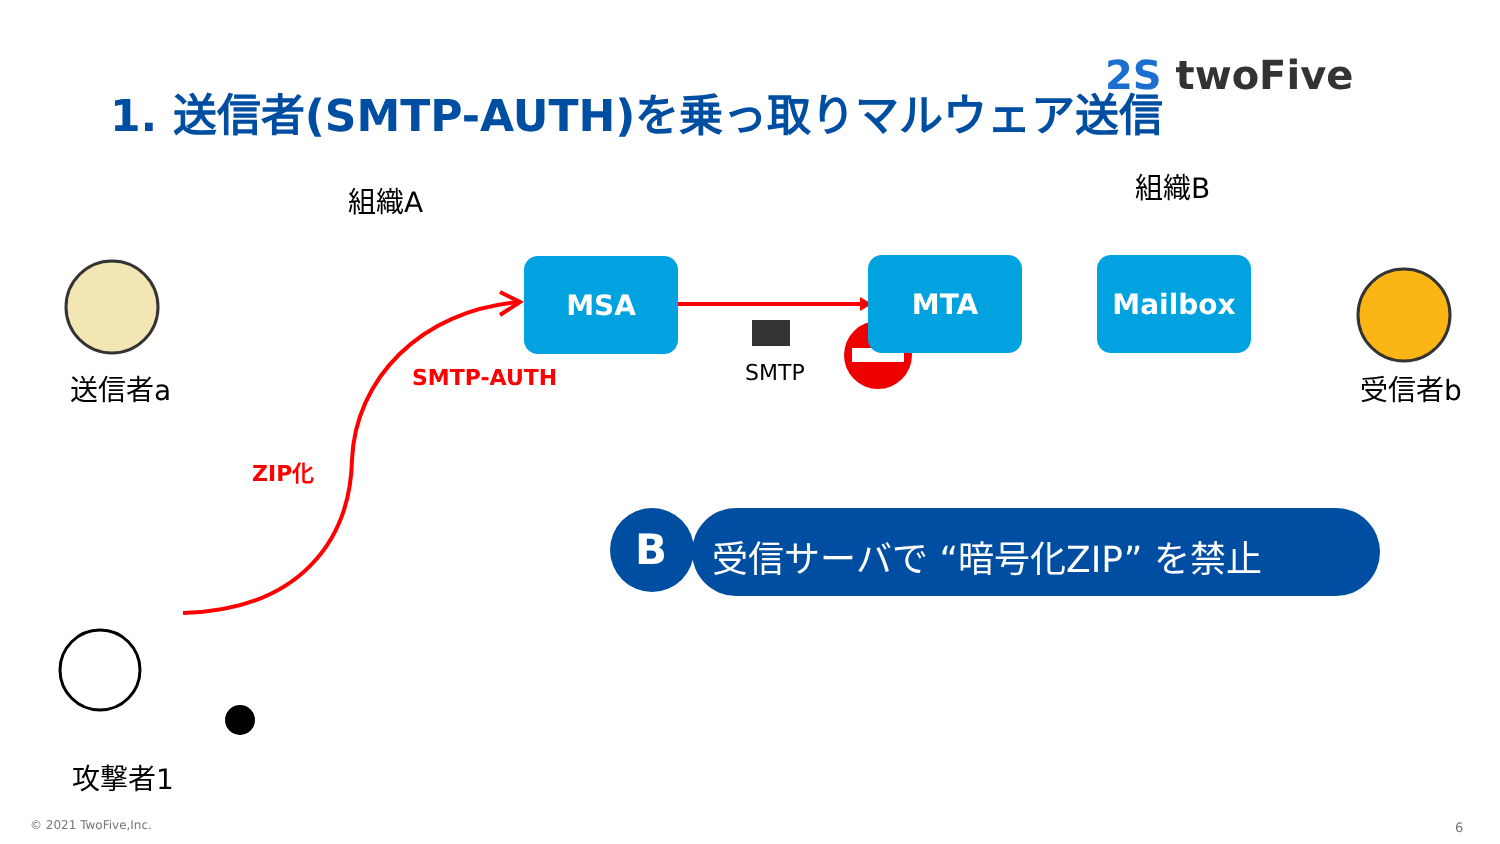1. 送信者(SMTP-AUTH)を乗っ取りマルウェア送信
2S twoFive
組織A 組織B
MSA MTA Mailbox
送信者a 受信者b
SMTP-AUTH SMTP
ZIP化
B 受信サーバで “暗号化ZIP” を禁止
攻撃者1
© 2021 TwoFive,Inc. 6